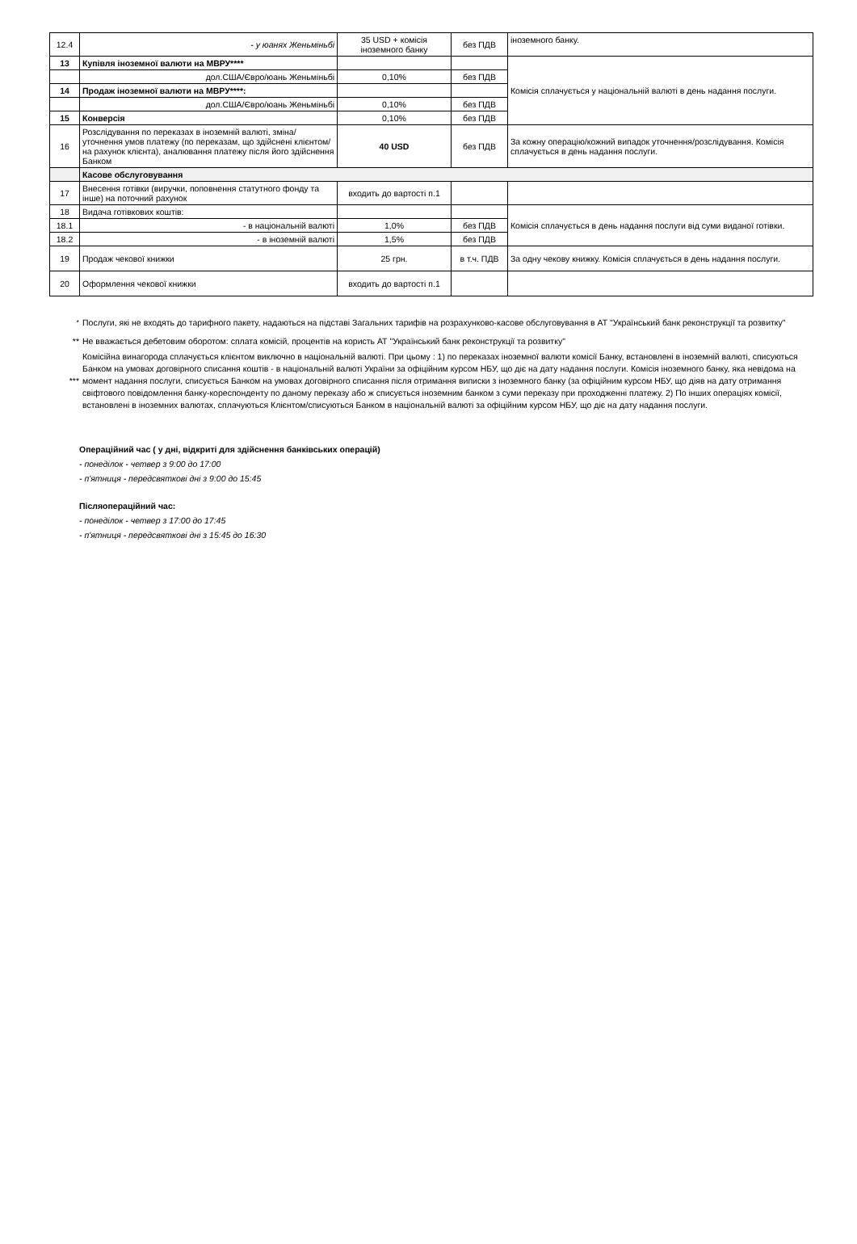| 12.4 | - у юанях Женьміньбі | 35 USD + комісія іноземного банку | без ПДВ | іноземного банку. |
| 13 | Купівля іноземної валюти на МВРУ**** | | | Комісія сплачується у національній валюті в день надання послуги. |
| | дол.США/Євро/юань Женьміньбі | 0,10% | без ПДВ | |
| 14 | Продаж іноземної валюти на МВРУ****: | | | |
| | дол.США/Євро/юань Женьміньбі | 0,10% | без ПДВ | |
| 15 | Конверсія | 0,10% | без ПДВ | |
| 16 | Розслідування по переказах в іноземній валюті, зміна/уточнення умов платежу (по переказам, що здійснені клієнтом/на рахунок клієнта), аналювання платежу після його здійснення Банком | 40 USD | без ПДВ | За кожну операцію/кожний випадок уточнення/розслідування. Комісія сплачується в день надання послуги. |
| | Касове обслуговування | | | |
| 17 | Внесення готівки (виручки, поповнення статутного фонду та інше) на поточний рахунок | входить до вартості п.1 | | |
| 18 | Видача готівкових коштів: | | | Комісія сплачується в день надання послуги від суми виданої готівки. |
| 18.1 | - в національній валюті | 1,0% | без ПДВ | |
| 18.2 | - в іноземній валюті | 1,5% | без ПДВ | |
| 19 | Продаж чекової книжки | 25 грн. | в т.ч. ПДВ | За одну чекову книжку. Комісія сплачується в день надання послуги. |
| 20 | Оформлення чекової книжки | входить до вартості п.1 | | |
<sup>*</sup> Послуги, які не входять до тарифного пакету, надаються на підставі Загальних тарифів на розрахунково-касове обслуговування в АТ "Український банк реконструкції та розвитку"
** Не вважається дебетовим оборотом: сплата комісій, процентів на користь АТ "Український банк реконструкції та розвитку"
*** Комісійна винагорода сплачується клієнтом виключно в національній валюті. При цьому : 1) по переказах іноземної валюти комісії Банку, встановлені в іноземній валюті, списуються Банком на умовах договірного списання коштів - в національній валюті України за офіційним курсом НБУ, що діє на дату надання послуги. Комісія іноземного банку, яка невідома на момент надання послуги, списується Банком на умовах договірного списання після отримання виписки з іноземного банку (за офіційним курсом НБУ, що діяв на дату отримання свіфтового повідомлення банку-кореспонденту по даному переказу або ж списується іноземним банком з суми переказу при проходженні платежу. 2) По інших операціях комісії, встановлені в іноземних валютах, сплачуються Клієнтом/списуються Банком в національній валюті за офіційним курсом НБУ, що діє на дату надання послуги.
Операційний час ( у дні, відкриті для здійснення банківських операцій)
- понеділок - четвер з 9:00 до 17:00
- п'ятниця - передсвяткові дні з 9:00 до 15:45
Післяопераційний час:
- понеділок - четвер з 17:00 до 17:45
- п'ятниця - передсвяткові дні з 15:45 до 16:30